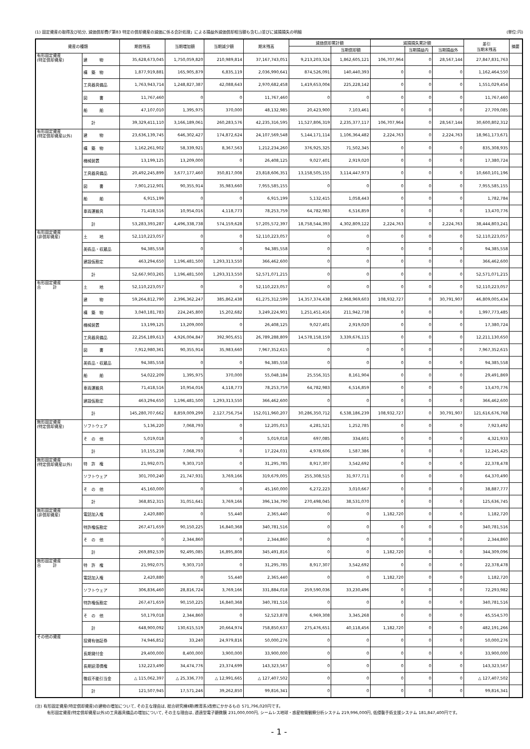(1) 固定資産の取得及び処分, 減価償却費(「第83 特定の償却資産の減価に係る会計処理」による損益外減価償却相当額も含む。)並びに減損損失の明細 (単位:円)
| 資産の種類 | | 期首残高 | 当期増加額 | 当期減少額 | 期末残高 | 減価償却累計額 | | 減損損失累計額 | | | 差引 当期末残高 | 摘要 |
| --- | --- | --- | --- | --- | --- | --- | --- | --- | --- | --- | --- | --- |
| | | | | | | | 当期償却額 | | 当期損益内 | 当期損益外 | | |
| 有形固定資産 (特定償却資産) | 建 物 | 35,628,673,045 | 1,750,059,820 | 210,989,814 | 37,167,743,051 | 9,213,203,324 | 1,862,605,121 | 106,707,964 | 0 | 28,567,144 | 27,847,831,763 | |
| | 構 築 物 | 1,877,919,881 | 165,905,879 | 6,835,119 | 2,036,990,641 | 874,526,091 | 140,440,393 | 0 | 0 | 0 | 1,162,464,550 | |
| | 工具器具備品 | 1,763,943,714 | 1,248,827,387 | 42,088,643 | 2,970,682,458 | 1,419,653,004 | 225,228,142 | 0 | 0 | 0 | 1,551,029,454 | |
| | 図 書 | 11,767,460 | 0 | 0 | 11,767,460 | 0 | 0 | 0 | 0 | 0 | 11,767,460 | |
| | 船 舶 | 47,107,010 | 1,395,975 | 370,000 | 48,132,985 | 20,423,900 | 7,103,461 | 0 | 0 | 0 | 27,709,085 | |
| | 計 | 39,329,411,110 | 3,166,189,061 | 260,283,576 | 42,235,316,595 | 11,527,806,319 | 2,235,377,117 | 106,707,964 | 0 | 28,567,144 | 30,600,802,312 | |
| 有形固定資産 (特定償却資産以外) | 建 物 | 23,636,139,745 | 646,302,427 | 174,872,624 | 24,107,569,548 | 5,144,171,114 | 1,106,364,482 | 2,224,763 | 0 | 2,224,763 | 18,961,173,671 | |
| | 構 築 物 | 1,162,261,902 | 58,339,921 | 8,367,563 | 1,212,234,260 | 376,925,325 | 71,502,345 | 0 | 0 | 0 | 835,308,935 | |
| | 機械装置 | 13,199,125 | 13,209,000 | 0 | 26,408,125 | 9,027,401 | 2,919,020 | 0 | 0 | 0 | 17,380,724 | |
| | 工具器具備品 | 20,492,245,899 | 3,677,177,460 | 350,817,008 | 23,818,606,351 | 13,158,505,155 | 3,114,447,973 | 0 | 0 | 0 | 10,660,101,196 | |
| | 図 書 | 7,901,212,901 | 90,355,914 | 35,983,660 | 7,955,585,155 | 0 | 0 | 0 | 0 | 0 | 7,955,585,155 | |
| | 船 舶 | 6,915,199 | 0 | 0 | 6,915,199 | 5,132,415 | 1,058,443 | 0 | 0 | 0 | 1,782,784 | |
| | 車両運搬具 | 71,418,516 | 10,954,016 | 4,118,773 | 78,253,759 | 64,782,983 | 6,516,859 | 0 | 0 | 0 | 13,470,776 | |
| | 計 | 53,283,393,287 | 4,496,338,738 | 574,159,628 | 57,205,572,397 | 18,758,544,393 | 4,302,809,122 | 2,224,763 | 0 | 2,224,763 | 38,444,803,241 | |
| 有形固定資産 (非償却資産) | 土 地 | 52,110,223,057 | 0 | 0 | 52,110,223,057 | 0 | 0 | 0 | 0 | 0 | 52,110,223,057 | |
| | 美術品・収蔵品 | 94,385,558 | 0 | 0 | 94,385,558 | 0 | 0 | 0 | 0 | 0 | 94,385,558 | |
| | 建設仮勘定 | 463,294,650 | 1,196,481,500 | 1,293,313,550 | 366,462,600 | 0 | 0 | 0 | 0 | 0 | 366,462,600 | |
| | 計 | 52,667,903,265 | 1,196,481,500 | 1,293,313,550 | 52,571,071,215 | 0 | 0 | 0 | 0 | 0 | 52,571,071,215 | |
| 有形固定資産 合 計 | 土 地 | 52,110,223,057 | 0 | 0 | 52,110,223,057 | 0 | 0 | 0 | 0 | 0 | 52,110,223,057 | |
| | 建 物 | 59,264,812,790 | 2,396,362,247 | 385,862,438 | 61,275,312,599 | 14,357,374,438 | 2,968,969,603 | 108,932,727 | 0 | 30,791,907 | 46,809,005,434 | |
| | 構 築 物 | 3,040,181,783 | 224,245,800 | 15,202,682 | 3,249,224,901 | 1,251,451,416 | 211,942,738 | 0 | 0 | 0 | 1,997,773,485 | |
| | 機械装置 | 13,199,125 | 13,209,000 | 0 | 26,408,125 | 9,027,401 | 2,919,020 | 0 | 0 | 0 | 17,380,724 | |
| | 工具器具備品 | 22,256,189,613 | 4,926,004,847 | 392,905,651 | 26,789,288,809 | 14,578,158,159 | 3,339,676,115 | 0 | 0 | 0 | 12,211,130,650 | |
| | 図 書 | 7,912,980,361 | 90,355,914 | 35,983,660 | 7,967,352,615 | 0 | 0 | 0 | 0 | 0 | 7,967,352,615 | |
| | 美術品・収蔵品 | 94,385,558 | 0 | 0 | 94,385,558 | 0 | 0 | 0 | 0 | 0 | 94,385,558 | |
| | 船 舶 | 54,022,209 | 1,395,975 | 370,000 | 55,048,184 | 25,556,315 | 8,161,904 | 0 | 0 | 0 | 29,491,869 | |
| | 車両運搬具 | 71,418,516 | 10,954,016 | 4,118,773 | 78,253,759 | 64,782,983 | 6,516,859 | 0 | 0 | 0 | 13,470,776 | |
| | 建設仮勘定 | 463,294,650 | 1,196,481,500 | 1,293,313,550 | 366,462,600 | 0 | 0 | 0 | 0 | 0 | 366,462,600 | |
| | 計 | 145,280,707,662 | 8,859,009,299 | 2,127,756,754 | 152,011,960,207 | 30,286,350,712 | 6,538,186,239 | 108,932,727 | 0 | 30,791,907 | 121,616,676,768 | |
| 無形固定資産 (特定償却資産) | ソフトウェア | 5,136,220 | 7,068,793 | 0 | 12,205,013 | 4,281,521 | 1,252,785 | 0 | 0 | 0 | 7,923,492 | |
| | そ の 他 | 5,019,018 | 0 | 0 | 5,019,018 | 697,085 | 334,601 | 0 | 0 | 0 | 4,321,933 | |
| | 計 | 10,155,238 | 7,068,793 | 0 | 17,224,031 | 4,978,606 | 1,587,386 | 0 | 0 | 0 | 12,245,425 | |
| 無形固定資産 (特定償却資産以外) | 特 許 権 | 21,992,075 | 9,303,710 | 0 | 31,295,785 | 8,917,307 | 3,542,692 | 0 | 0 | 0 | 22,378,478 | |
| | ソフトウェア | 301,700,240 | 21,747,931 | 3,769,166 | 319,679,005 | 255,308,515 | 31,977,711 | 0 | 0 | 0 | 64,370,490 | |
| | そ の 他 | 45,160,000 | 0 | 0 | 45,160,000 | 6,272,223 | 3,010,667 | 0 | 0 | 0 | 38,887,777 | |
| | 計 | 368,852,315 | 31,051,641 | 3,769,166 | 396,134,790 | 270,498,045 | 38,531,070 | 0 | 0 | 0 | 125,636,745 | |
| 無形固定資産 (非償却資産) | 電話加入権 | 2,420,880 | 0 | 55,440 | 2,365,440 | 0 | 0 | 1,182,720 | 0 | 0 | 1,182,720 | |
| | 特許権仮勘定 | 267,471,659 | 90,150,225 | 16,840,368 | 340,781,516 | 0 | 0 | 0 | 0 | 0 | 340,781,516 | |
| | そ の 他 | 0 | 2,344,860 | 0 | 2,344,860 | 0 | 0 | 0 | 0 | 0 | 2,344,860 | |
| | 計 | 269,892,539 | 92,495,085 | 16,895,808 | 345,491,816 | 0 | 0 | 1,182,720 | 0 | 0 | 344,309,096 | |
| 無形固定資産 合 計 | 特 許 権 | 21,992,075 | 9,303,710 | 0 | 31,295,785 | 8,917,307 | 3,542,692 | 0 | 0 | 0 | 22,378,478 | |
| | 電話加入権 | 2,420,880 | 0 | 55,440 | 2,365,440 | 0 | 0 | 1,182,720 | 0 | 0 | 1,182,720 | |
| | ソフトウェア | 306,836,460 | 28,816,724 | 3,769,166 | 331,884,018 | 259,590,036 | 33,230,496 | 0 | 0 | 0 | 72,293,982 | |
| | 特許権仮勘定 | 267,471,659 | 90,150,225 | 16,840,368 | 340,781,516 | 0 | 0 | 0 | 0 | 0 | 340,781,516 | |
| | そ の 他 | 50,179,018 | 2,344,860 | 0 | 52,523,878 | 6,969,308 | 3,345,268 | 0 | 0 | 0 | 45,554,570 | |
| | 計 | 648,900,092 | 130,615,519 | 20,664,974 | 758,850,637 | 275,476,651 | 40,118,456 | 1,182,720 | 0 | 0 | 482,191,266 | |
| その他の資産 | 投資有価証券 | 74,946,852 | 33,240 | 24,979,816 | 50,000,276 | 0 | 0 | 0 | 0 | 0 | 50,000,276 | |
| | 長期貸付金 | 29,400,000 | 8,400,000 | 3,900,000 | 33,900,000 | 0 | 0 | 0 | 0 | 0 | 33,900,000 | |
| | 長期延滞債権 | 132,223,490 | 34,474,776 | 23,374,699 | 143,323,567 | 0 | 0 | 0 | 0 | 0 | 143,323,567 | |
| | 徴収不能引当金 | △ 115,062,397 | △ 25,336,770 | △ 12,991,665 | △ 127,407,502 | 0 | 0 | 0 | 0 | 0 | △ 127,407,502 | |
| | 計 | 121,507,945 | 17,571,246 | 39,262,850 | 99,816,341 | 0 | 0 | 0 | 0 | 0 | 99,816,341 | |
(注) 有形固定資産(特定償却資産)の建物の増加について, その主な理由は, 総合研究棟Ⅱ期(教育系)改修にかかるもの 571,796,020円です。
　　　有形固定資産(特定償却資産以外)の工具器具備品の増加について, その主な理由は, 透過型電子顕微鏡 231,000,000円, シームレス地球・惑星物質観察分析システム 219,996,000円, 低侵襲手術支援システム 181,847,400円です。
- 1 -